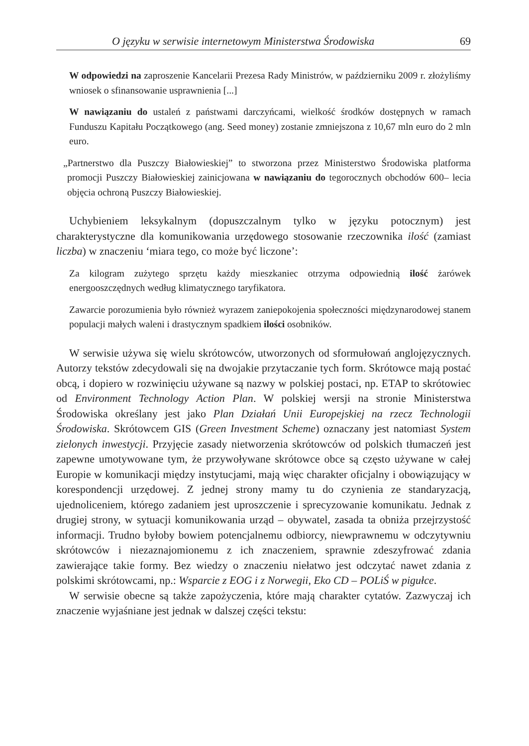O języku w serwisie internetowym Ministerstwa Środowiska 69
W odpowiedzi na zaproszenie Kancelarii Prezesa Rady Ministrów, w październiku 2009 r. złożyliśmy wniosek o sfinansowanie usprawnienia [...]
W nawiązaniu do ustaleń z państwami darczyńcami, wielkość środków dostępnych w ramach Funduszu Kapitału Początkowego (ang. Seed money) zostanie zmniejszona z 10,67 mln euro do 2 mln euro.
„Partnerstwo dla Puszczy Białowieskiej” to stworzona przez Ministerstwo Środowiska platforma promocji Puszczy Białowieskiej zainicjowana w nawiązaniu do tegorocznych obchodów 600– lecia objęcia ochroną Puszczy Białowieskiej.
Uchybieniem leksykalnym (dopuszczalnym tylko w języku potocznym) jest charakterystyczne dla komunikowania urzędowego stosowanie rzeczownika ilość (zamiast liczba) w znaczeniu ‘miara tego, co może być liczone’:
Za kilogram zużytego sprzętu każdy mieszkaniec otrzyma odpowiednią ilość żarówek energooszczędnych według klimatycznego taryfikatora.
Zawarcie porozumienia było również wyrazem zaniepokojenia społeczności międzynarodowej stanem populacji małych waleni i drastycznym spadkiem ilości osobników.
W serwisie używa się wielu skrótowców, utworzonych od sformułowań anglojęzycznych. Autorzy tekstów zdecydowali się na dwojakie przytaczanie tych form. Skrótowce mają postać obcą, i dopiero w rozwinięciu używane są nazwy w polskiej postaci, np. ETAP to skrótowiec od Environment Technology Action Plan. W polskiej wersji na stronie Ministerstwa Środowiska określany jest jako Plan Działań Unii Europejskiej na rzecz Technologii Środowiska. Skrótowcem GIS (Green Investment Scheme) oznaczany jest natomiast System zielonych inwestycji. Przyjęcie zasady nietworzenia skrótowców od polskich tłumaczeń jest zapewne umotywowane tym, że przywoływane skrótowce obce są często używane w całej Europie w komunikacji między instytucjami, mają więc charakter oficjalny i obowiązujący w korespondencji urzędowej. Z jednej strony mamy tu do czynienia ze standaryzacją, ujednoliceniem, którego zadaniem jest uproszczenie i sprecyzowanie komunikatu. Jednak z drugiej strony, w sytuacji komunikowania urząd – obywatel, zasada ta obniża przejrzystość informacji. Trudno byłoby bowiem potencjalnemu odbiorcy, niewprawnemu w odczytywniu skrótowców i niezaznajomionemu z ich znaczeniem, sprawnie zdeszyfrować zdania zawierające takie formy. Bez wiedzy o znaczeniu niełatwo jest odczytać nawet zdania z polskimi skrótowcami, np.: Wsparcie z EOG i z Norwegii, Eko CD – POLiŚ w pigułce.
W serwisie obecne są także zapożyczenia, które mają charakter cytatów. Zazwyczaj ich znaczenie wyjaśniane jest jednak w dalszej części tekstu: